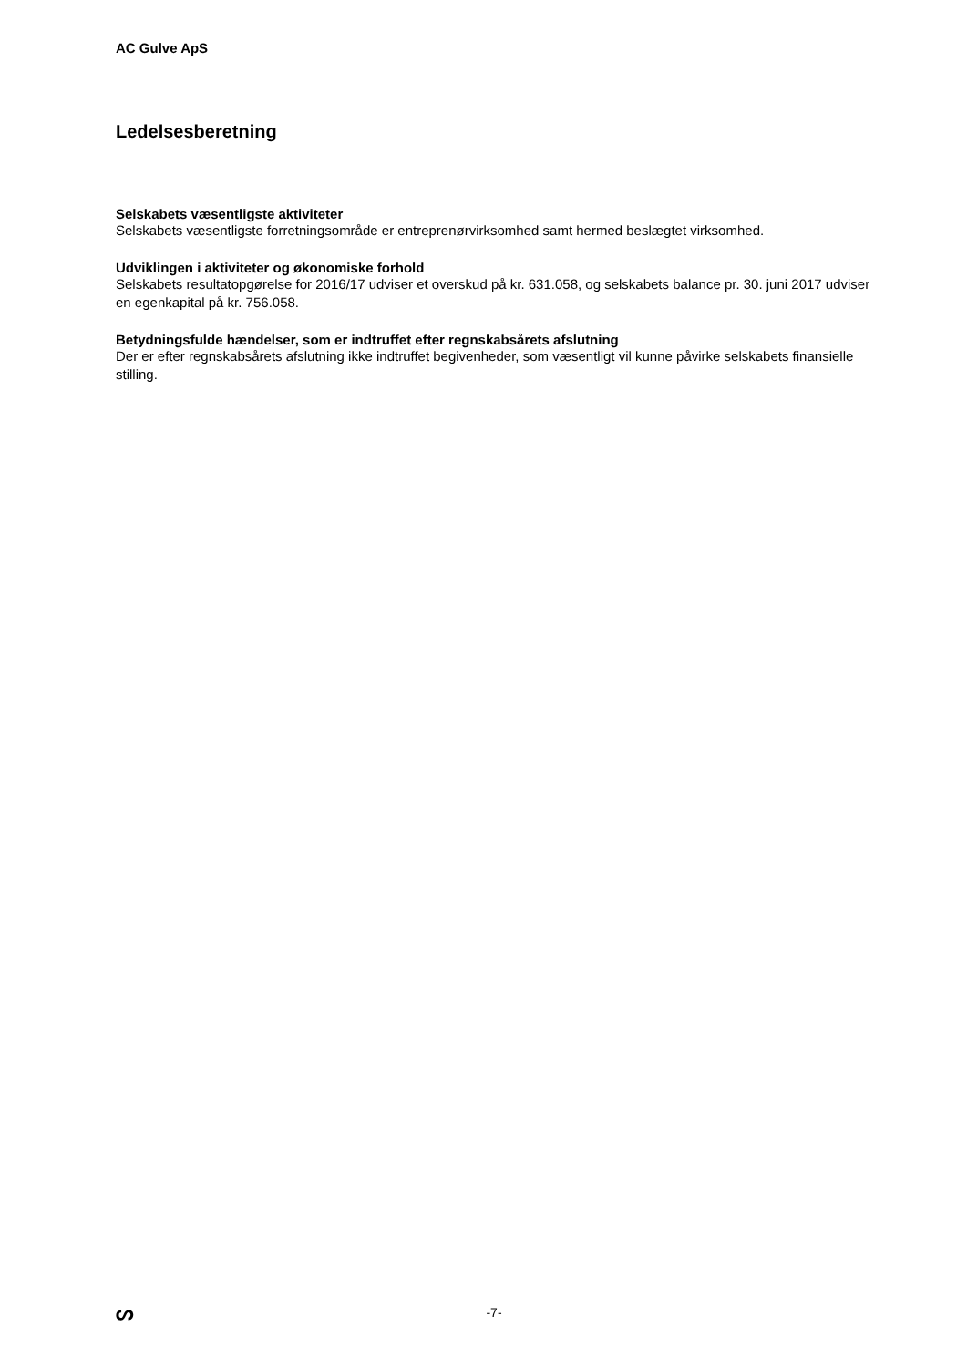AC Gulve ApS
Ledelsesberetning
Selskabets væsentligste aktiviteter
Selskabets væsentligste forretningsområde er entreprenørvirksomhed samt hermed beslægtet virksomhed.
Udviklingen i aktiviteter og økonomiske forhold
Selskabets resultatopgørelse for 2016/17 udviser et overskud på kr. 631.058, og selskabets balance pr. 30. juni 2017 udviser en egenkapital på kr. 756.058.
Betydningsfulde hændelser, som er indtruffet efter regnskabsårets afslutning
Der er efter regnskabsårets afslutning ikke indtruffet begivenheder, som væsentligt vil kunne påvirke selskabets finansielle stilling.
ᔕ
-7-